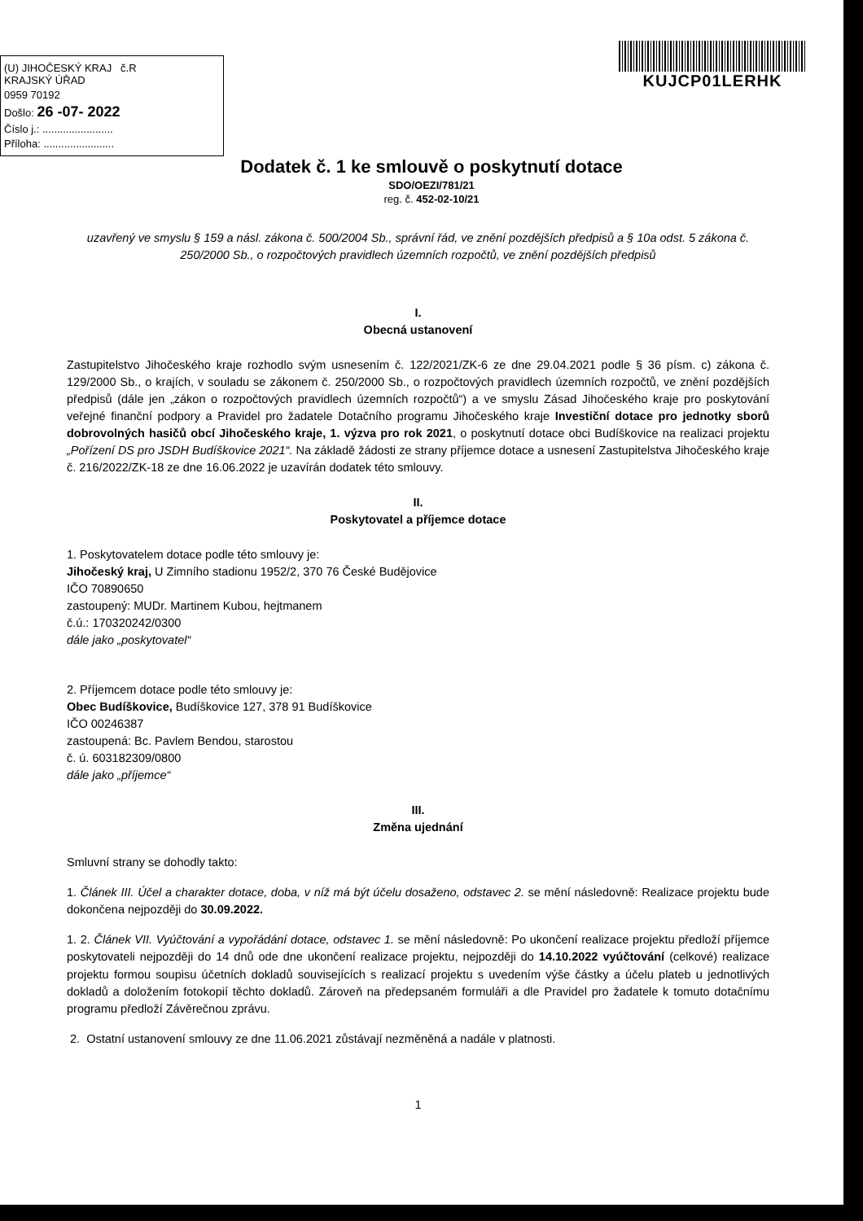(U) JIHOČESKÝ KRAJ č.R
KRAJSKÝ ÚŘAD
0959 70192
Došlo: 26 -07- 2022
Číslo j.: ........................
Příloha: ........................
KUJCP01LERHK
Dodatek č. 1 ke smlouvě o poskytnutí dotace
SDO/OEZI/781/21
reg. č. 452-02-10/21
uzavřený ve smyslu § 159 a násl. zákona č. 500/2004 Sb., správní řád, ve znění pozdějších předpisů a § 10a odst. 5 zákona č. 250/2000 Sb., o rozpočtových pravidlech územních rozpočtů, ve znění pozdějších předpisů
I.
Obecná ustanovení
Zastupitelstvo Jihočeského kraje rozhodlo svým usnesením č. 122/2021/ZK-6 ze dne 29.04.2021 podle § 36 písm. c) zákona č. 129/2000 Sb., o krajích, v souladu se zákonem č. 250/2000 Sb., o rozpočtových pravidlech územních rozpočtů, ve znění pozdějších předpisů (dále jen „zákon o rozpočtových pravidlech územních rozpočtů“) a ve smyslu Zásad Jihočeského kraje pro poskytování veřejné finanční podpory a Pravidel pro žadatele Dotačního programu Jihočeského kraje Investiční dotace pro jednotky sborů dobrovolných hasičů obcí Jihočeského kraje, 1. výzva pro rok 2021, o poskytnutí dotace obci Budíškovice na realizaci projektu „Pořízení DS pro JSDH Budíškovice 2021“. Na základě žádosti ze strany příjemce dotace a usnesení Zastupitelstva Jihočeského kraje č. 216/2022/ZK-18 ze dne 16.06.2022 je uzavírán dodatek této smlouvy.
II.
Poskytovatel a příjemce dotace
1. Poskytovatelem dotace podle této smlouvy je:
Jihočeský kraj, U Zimního stadionu 1952/2, 370 76 České Budějovice
IČO 70890650
zastoupený: MUDr. Martinem Kubou, hejtmanem
č.ú.: 170320242/0300
dále jako „poskytovatel“
2. Příjemcem dotace podle této smlouvy je:
Obec Budíškovice, Budíškovice 127, 378 91 Budíškovice
IČO 00246387
zastoupená: Bc. Pavlem Bendou, starostou
č. ú. 603182309/0800
dále jako „příjemce“
III.
Změna ujednání
Smluvní strany se dohodly takto:
1. Článek III. Účel a charakter dotace, doba, v níž má být účelu dosaženo, odstavec 2. se mění následovně: Realizace projektu bude dokončena nejpozději do 30.09.2022.
1. 2. Článek VII. Vyúčtování a vypořádání dotace, odstavec 1. se mění následovně: Po ukončení realizace projektu předloží příjemce poskytovateli nejpozději do 14 dnů ode dne ukončení realizace projektu, nejpozději do 14.10.2022 vyúčtování (celkové) realizace projektu formou soupisu účetních dokladů souvisejících s realizací projektu s uvedením výše částky a účelu plateb u jednotlivých dokladů a doložením fotokopií těchto dokladů. Zároveň na předepsaném formuláři a dle Pravidel pro žadatele k tomuto dotačnímu programu předloží Závěrečnou zprávu.
2. Ostatní ustanovení smlouvy ze dne 11.06.2021 zůstávají nezměněná a nadále v platnosti.
1